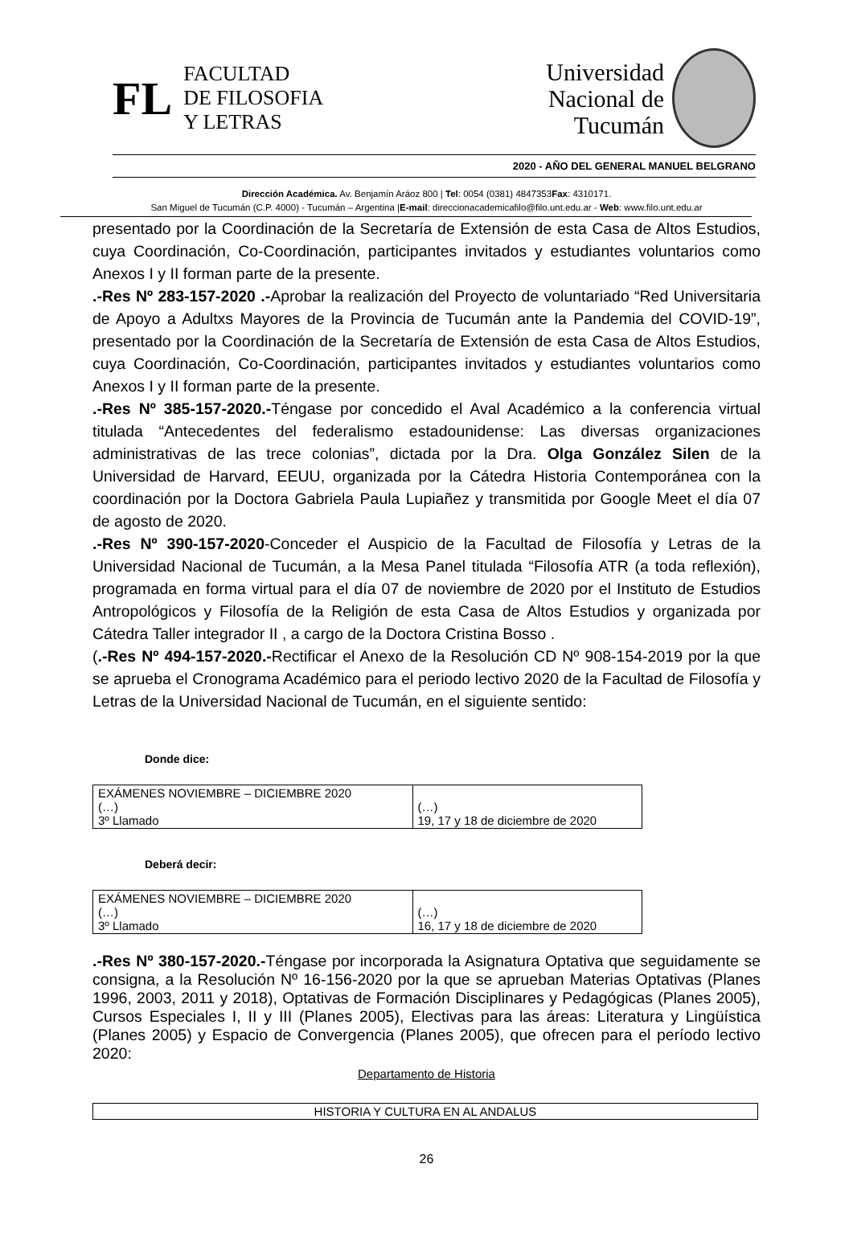FL
FACULTAD
DE FILOSOFIA
Y LETRAS
Universidad
Nacional de
Tucumán
2020 - AÑO DEL GENERAL MANUEL BELGRANO
Dirección Académica. Av. Benjamín Aráoz 800 | Tel: 0054 (0381) 4847353Fax: 4310171.
San Miguel de Tucumán (C.P. 4000) - Tucumán – Argentina |E-mail: direccionacademicafilo@filo.unt.edu.ar - Web: www.filo.unt.edu.ar
presentado por la Coordinación de la Secretaría de Extensión de esta Casa de Altos Estudios, cuya Coordinación, Co-Coordinación, participantes invitados y estudiantes voluntarios como Anexos I y II forman parte de la presente.
.-Res Nº 283-157-2020 .-Aprobar la realización del Proyecto de voluntariado “Red Universitaria de Apoyo a Adultxs Mayores de la Provincia de Tucumán ante la Pandemia del COVID-19”, presentado por la Coordinación de la Secretaría de Extensión de esta Casa de Altos Estudios, cuya Coordinación, Co-Coordinación, participantes invitados y estudiantes voluntarios como Anexos I y II forman parte de la presente.
.-Res Nº 385-157-2020.-Téngase por concedido el Aval Académico a la conferencia virtual titulada “Antecedentes del federalismo estadounidense: Las diversas organizaciones administrativas de las trece colonias”, dictada por la Dra. Olga González Silen de la Universidad de Harvard, EEUU, organizada por la Cátedra Historia Contemporánea con la coordinación por la Doctora Gabriela Paula Lupiañez y transmitida por Google Meet el día 07 de agosto de 2020.
.-Res Nº 390-157-2020-Conceder el Auspicio de la Facultad de Filosofía y Letras de la Universidad Nacional de Tucumán, a la Mesa Panel titulada “Filosofía ATR (a toda reflexión), programada en forma virtual para el día 07 de noviembre de 2020 por el Instituto de Estudios Antropológicos y Filosofía de la Religión de esta Casa de Altos Estudios y organizada por Cátedra Taller integrador II , a cargo de la Doctora Cristina Bosso .
(.-Res Nº 494-157-2020.-Rectificar el Anexo de la Resolución CD Nº 908-154-2019 por la que se aprueba el Cronograma Académico para el periodo lectivo 2020 de la Facultad de Filosofía y Letras de la Universidad Nacional de Tucumán, en el siguiente sentido:
Donde dice:
| EXÁMENES NOVIEMBRE – DICIEMBRE 2020 (…) 3º Llamado | (…) 19, 17 y 18 de diciembre de 2020 |
Deberá decir:
| EXÁMENES NOVIEMBRE – DICIEMBRE 2020 (…) 3º Llamado | (…) 16, 17 y 18 de diciembre de 2020 |
.-Res Nº 380-157-2020.-Téngase por incorporada la Asignatura Optativa que seguidamente se consigna, a la Resolución Nº 16-156-2020 por la que se aprueban Materias Optativas (Planes 1996, 2003, 2011 y 2018), Optativas de Formación Disciplinares y Pedagógicas (Planes 2005), Cursos Especiales I, II y III (Planes 2005), Electivas para las áreas: Literatura y Lingüística (Planes 2005) y Espacio de Convergencia (Planes 2005), que ofrecen para el período lectivo 2020:
Departamento de Historia
| HISTORIA Y CULTURA EN AL ANDALUS |
26